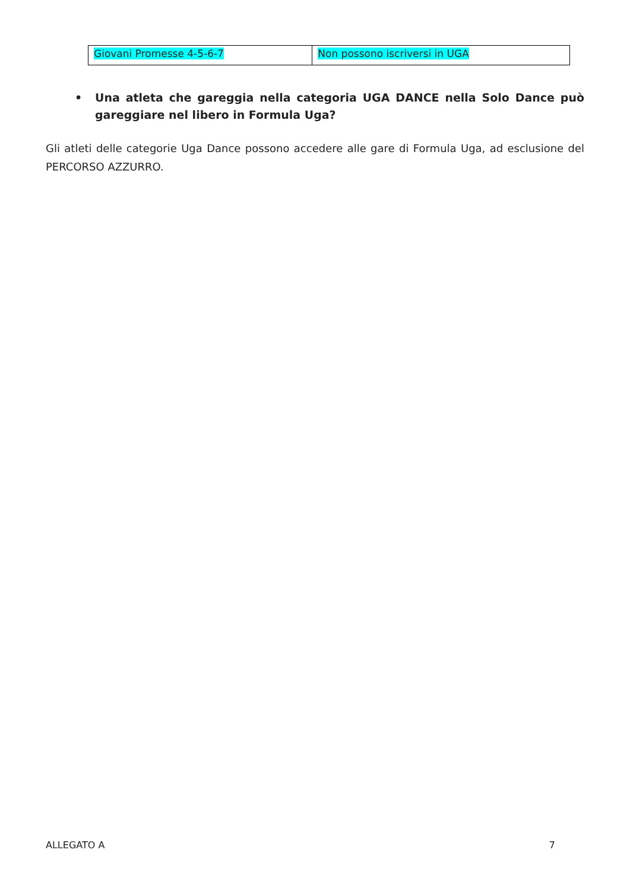| Giovani Promesse 4-5-6-7 | Non possono iscriversi in UGA |
• Una atleta che gareggia nella categoria UGA DANCE nella Solo Dance può gareggiare nel libero in Formula Uga?
Gli atleti delle categorie Uga Dance possono accedere alle gare di Formula Uga, ad esclusione del PERCORSO AZZURRO.
ALLEGATO A 7